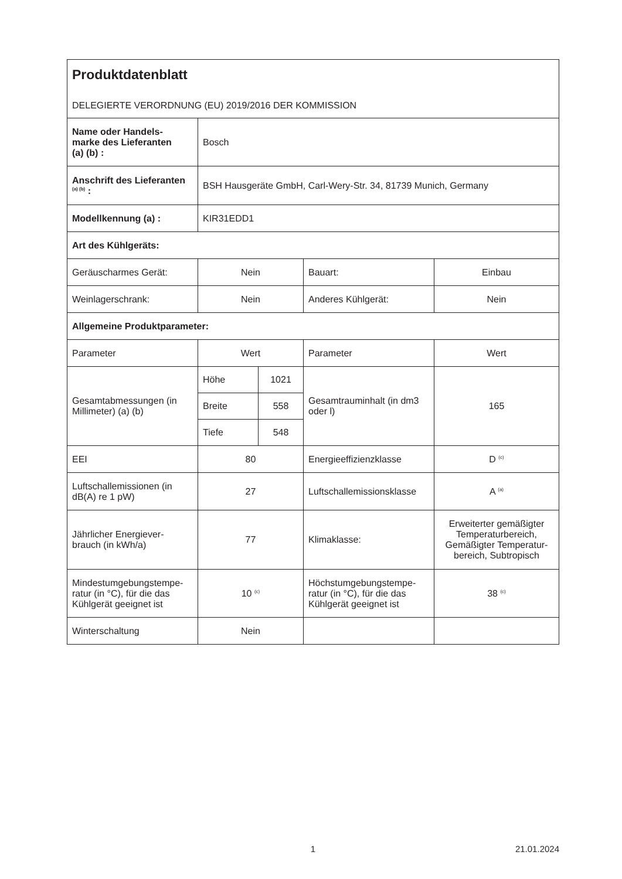| Produktdatenblatt DELEGIERTE VERORDNUNG (EU) 2019/2016 DER KOMMISSION | | | | |
| Name oder Handels- marke des Lieferanten (a) (b) : | Bosch | | | |
| Anschrift des Lieferanten <sup>(a) (b)</sup> : | BSH Hausgeräte GmbH, Carl-Wery-Str. 34, 81739 Munich, Germany | | | |
| Modellkennung (a) : | KIR31EDD1 | | | |
| Art des Kühlgeräts: | | | | |
| Geräuscharmes Gerät: | Nein | | Bauart: | Einbau |
| Weinlagerschrank: | Nein | | Anderes Kühlgerät: | Nein |
| Allgemeine Produktparameter: | | | | |
| Parameter | Wert | | Parameter | Wert |
| Gesamtabmessungen (in Millimeter) (a) (b) | Höhe | 1021 | Gesamtrauminhalt (in dm3 oder l) | 165 |
| | Breite | 558 | | |
| | Tiefe | 548 | | |
| EEI | 80 | | Energieeffizienzklasse | D <sup>(c)</sup> |
| Luftschallemissionen (in dB(A) re 1 pW) | 27 | | Luftschallemissionsklasse | A <sup>(a)</sup> |
| Jährlicher Energiever- brauch (in kWh/a) | 77 | | Klimaklasse: | Erweiterter gemäßigter Temperaturbereich, Gemäßigter Temperatur-bereich, Subtropisch |
| Mindestumgebungstempe- ratur (in °C), für die das Kühlgerät geeignet ist | 10 <sup>(c)</sup> | | Höchstumgebungstempe- ratur (in °C), für die das Kühlgerät geeignet ist | 38 <sup>(c)</sup> |
| Winterschaltung | Nein | | | |
1 21.01.2024